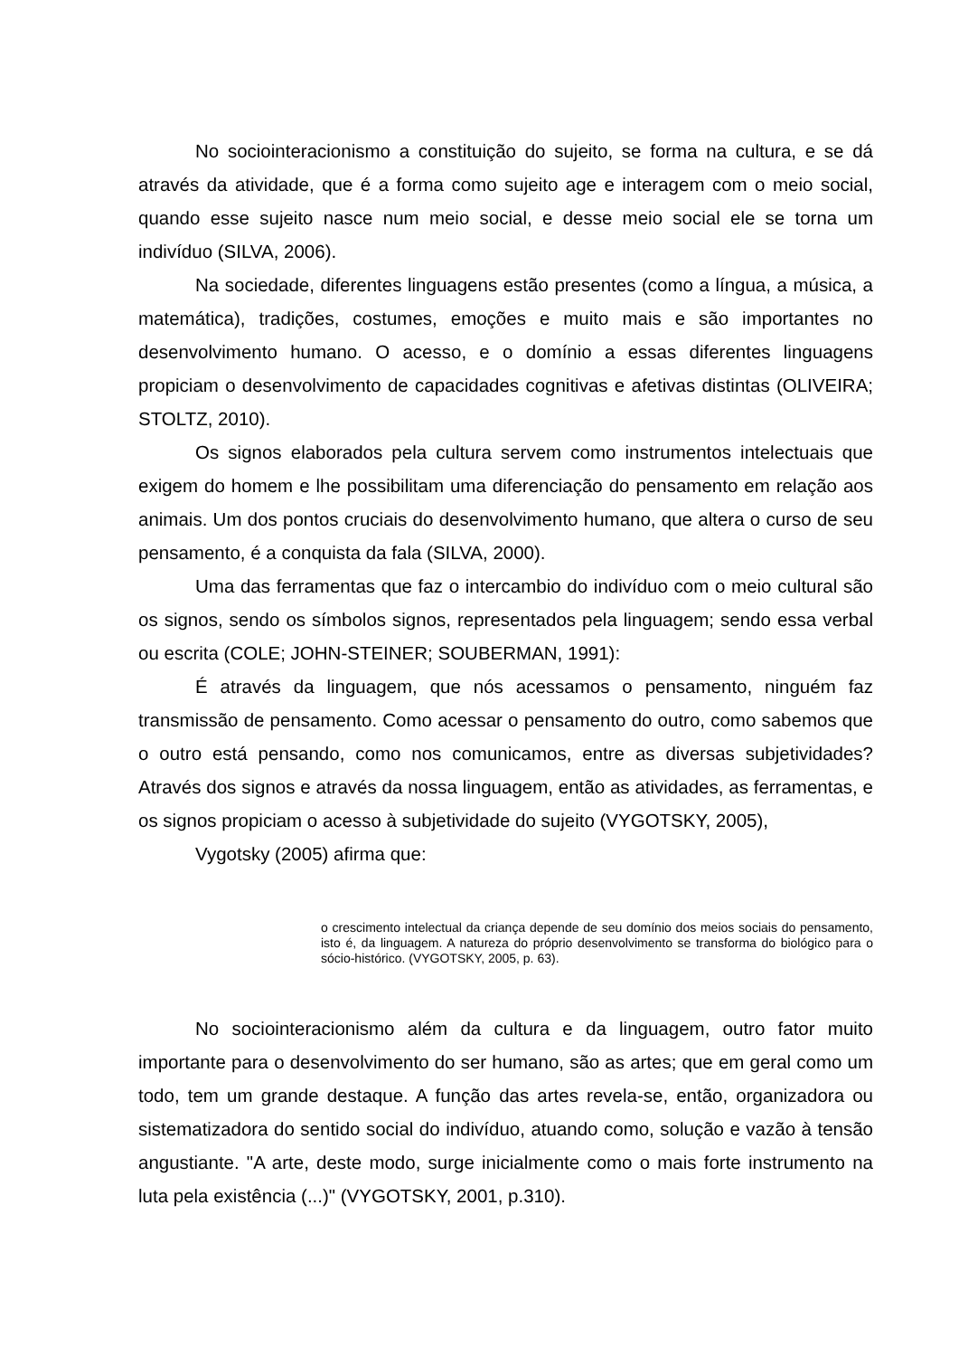No sociointeracionismo a constituição do sujeito, se forma na cultura, e se dá através da atividade, que é a forma como sujeito age e interagem com o meio social, quando esse sujeito nasce num meio social, e desse meio social ele se torna um indivíduo (SILVA, 2006).
Na sociedade, diferentes linguagens estão presentes (como a língua, a música, a matemática), tradições, costumes, emoções e muito mais e são importantes no desenvolvimento humano. O acesso, e o domínio a essas diferentes linguagens propiciam o desenvolvimento de capacidades cognitivas e afetivas distintas (OLIVEIRA; STOLTZ, 2010).
Os signos elaborados pela cultura servem como instrumentos intelectuais que exigem do homem e lhe possibilitam uma diferenciação do pensamento em relação aos animais. Um dos pontos cruciais do desenvolvimento humano, que altera o curso de seu pensamento, é a conquista da fala (SILVA, 2000).
Uma das ferramentas que faz o intercambio do indivíduo com o meio cultural são os signos, sendo os símbolos signos, representados pela linguagem; sendo essa verbal ou escrita (COLE; JOHN-STEINER; SOUBERMAN, 1991):
É através da linguagem, que nós acessamos o pensamento, ninguém faz transmissão de pensamento. Como acessar o pensamento do outro, como sabemos que o outro está pensando, como nos comunicamos, entre as diversas subjetividades? Através dos signos e através da nossa linguagem, então as atividades, as ferramentas, e os signos propiciam o acesso à subjetividade do sujeito (VYGOTSKY, 2005),
Vygotsky (2005) afirma que:
o crescimento intelectual da criança depende de seu domínio dos meios sociais do pensamento, isto é, da linguagem. A natureza do próprio desenvolvimento se transforma do biológico para o sócio-histórico. (VYGOTSKY, 2005, p. 63).
No sociointeracionismo além da cultura e da linguagem, outro fator muito importante para o desenvolvimento do ser humano, são as artes; que em geral como um todo, tem um grande destaque. A função das artes revela-se, então, organizadora ou sistematizadora do sentido social do indivíduo, atuando como, solução e vazão à tensão angustiante. "A arte, deste modo, surge inicialmente como o mais forte instrumento na luta pela existência (...)" (VYGOTSKY, 2001, p.310).